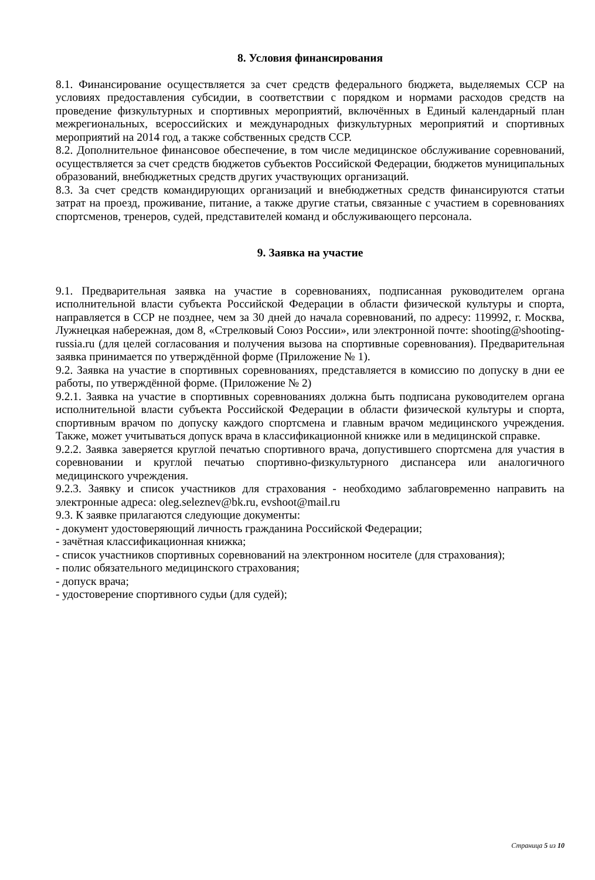8. Условия финансирования
8.1. Финансирование осуществляется за счет средств федерального бюджета, выделяемых ССР на условиях предоставления субсидии, в соответствии с порядком и нормами расходов средств на проведение физкультурных и спортивных мероприятий, включённых в Единый календарный план межрегиональных, всероссийских и международных физкультурных мероприятий и спортивных мероприятий на 2014 год, а также собственных средств ССР.
8.2. Дополнительное финансовое обеспечение, в том числе медицинское обслуживание соревнований, осуществляется за счет средств бюджетов субъектов Российской Федерации, бюджетов муниципальных образований, внебюджетных средств других участвующих организаций.
8.3. За счет средств командирующих организаций и внебюджетных средств финансируются статьи затрат на проезд, проживание, питание, а также другие статьи, связанные с участием в соревнованиях спортсменов, тренеров, судей, представителей команд и обслуживающего персонала.
9. Заявка на участие
9.1. Предварительная заявка на участие в соревнованиях, подписанная руководителем органа исполнительной власти субъекта Российской Федерации в области физической культуры и спорта, направляется в ССР не позднее, чем за 30 дней до начала соревнований, по адресу: 119992, г. Москва, Лужнецкая набережная, дом 8, «Стрелковый Союз России», или электронной почте: shooting@shooting-russia.ru (для целей согласования и получения вызова на спортивные соревнования). Предварительная заявка принимается по утверждённой форме (Приложение № 1).
9.2. Заявка на участие в спортивных соревнованиях, представляется в комиссию по допуску в дни ее работы, по утверждённой форме. (Приложение № 2)
9.2.1. Заявка на участие в спортивных соревнованиях должна быть подписана руководителем органа исполнительной власти субъекта Российской Федерации в области физической культуры и спорта, спортивным врачом по допуску каждого спортсмена и главным врачом медицинского учреждения. Также, может учитываться допуск врача в классификационной книжке или в медицинской справке.
9.2.2. Заявка заверяется круглой печатью спортивного врача, допустившего спортсмена для участия в соревновании и круглой печатью спортивно-физкультурного диспансера или аналогичного медицинского учреждения.
9.2.3. Заявку и список участников для страхования - необходимо заблаговременно направить на электронные адреса: oleg.seleznev@bk.ru, evshoot@mail.ru
9.3. К заявке прилагаются следующие документы:
- документ удостоверяющий личность гражданина Российской Федерации;
- зачётная классификационная книжка;
- список участников спортивных соревнований на электронном носителе (для страхования);
- полис обязательного медицинского страхования;
- допуск врача;
- удостоверение спортивного судьи (для судей);
Страница 5 из 10